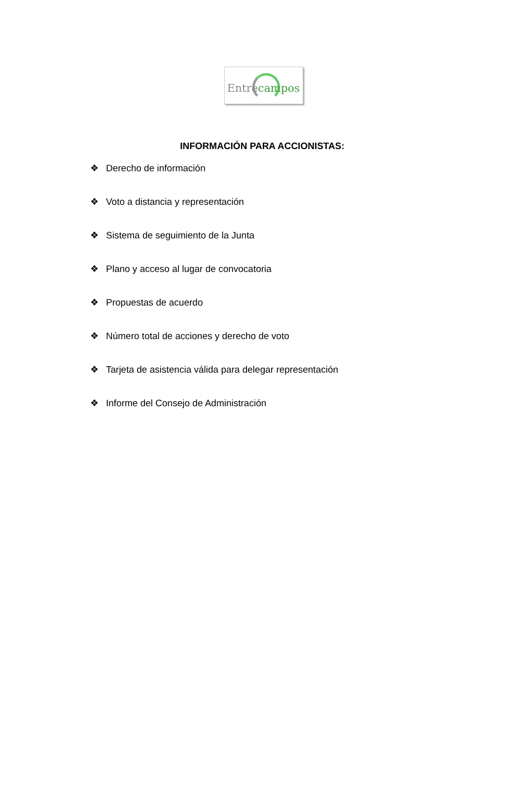Entrecampos
INFORMACIÓN PARA ACCIONISTAS:
❖ Derecho de información
❖ Voto a distancia y representación
❖ Sistema de seguimiento de la Junta
❖ Plano y acceso al lugar de convocatoria
❖ Propuestas de acuerdo
❖ Número total de acciones y derecho de voto
❖ Tarjeta de asistencia válida para delegar representación
❖ Informe del Consejo de Administración